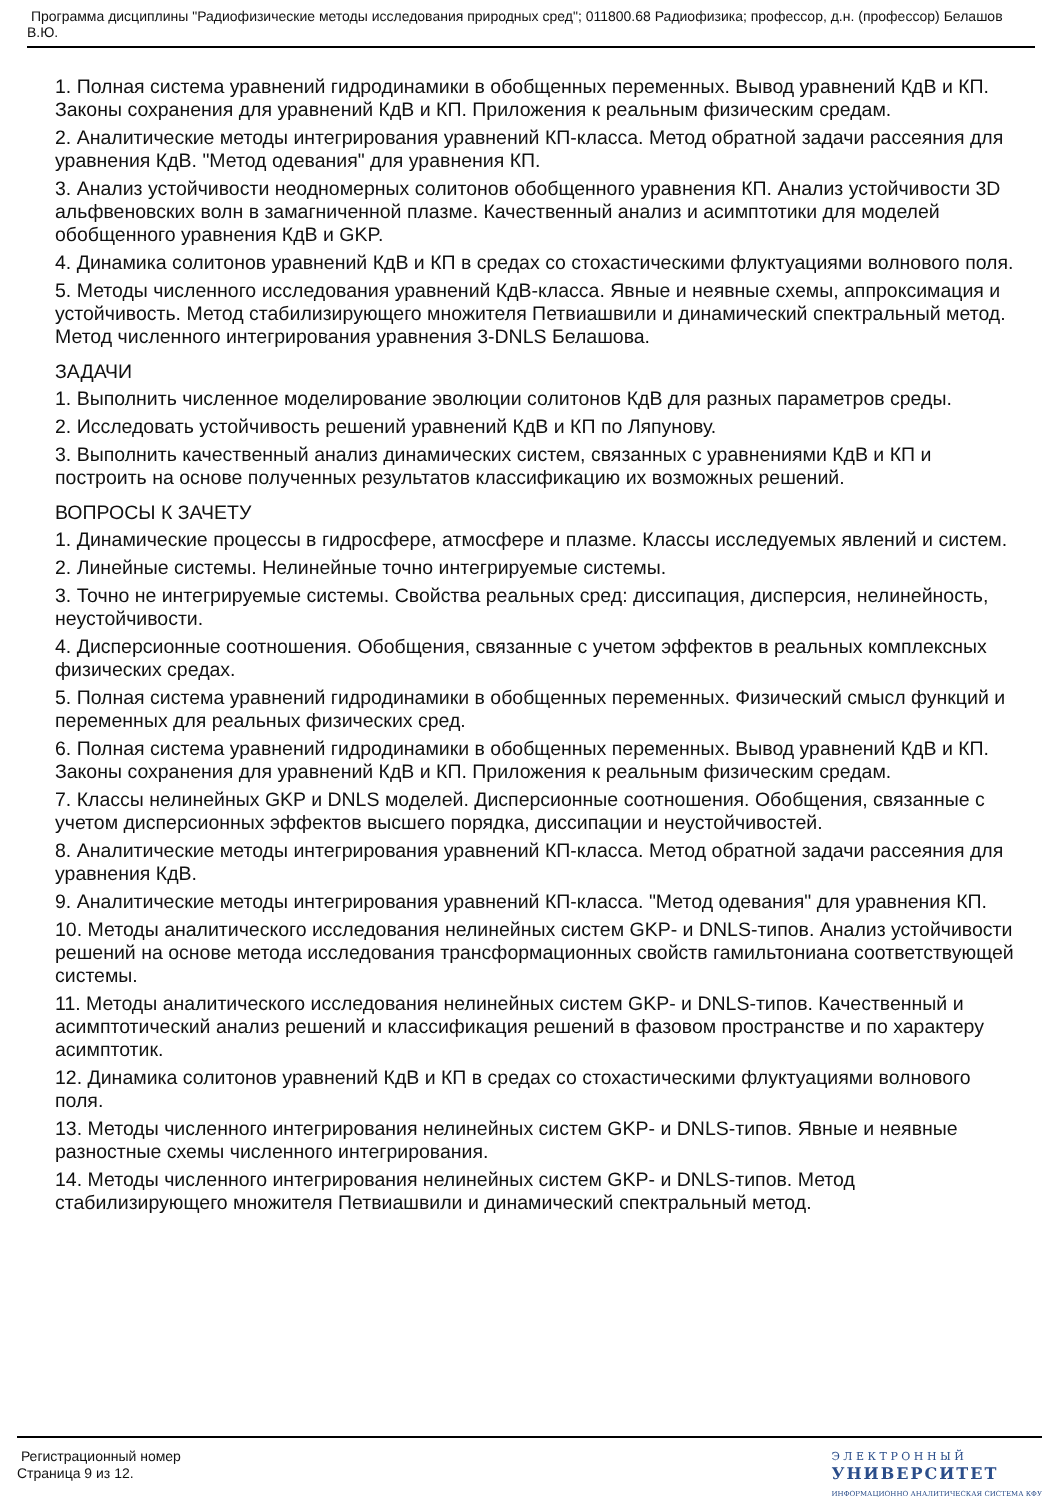Программа дисциплины "Радиофизические методы исследования природных сред"; 011800.68 Радиофизика; профессор, д.н. (профессор) Белашов В.Ю.
1. Полная система уравнений гидродинамики в обобщенных переменных. Вывод уравнений КдВ и КП. Законы сохранения для уравнений КдВ и КП. Приложения к реальным физическим средам.
2. Аналитические методы интегрирования уравнений КП-класса. Метод обратной задачи рассеяния для уравнения КдВ. "Метод одевания" для уравнения КП.
3. Анализ устойчивости неодномерных солитонов обобщенного уравнения КП. Анализ устойчивости 3D альфвеновских волн в замагниченной плазме. Качественный анализ и асимптотики для моделей обобщенного уравнения КдВ и GKP.
4. Динамика солитонов уравнений КдВ и КП в средах со стохастическими флуктуациями волнового поля.
5. Методы численного исследования уравнений КдВ-класса. Явные и неявные схемы, аппроксимация и устойчивость. Метод стабилизирующего множителя Петвиашвили и динамический спектральный метод. Метод численного интегрирования уравнения 3-DNLS Белашова.
ЗАДАЧИ
1. Выполнить численное моделирование эволюции солитонов КдВ для разных параметров среды.
2. Исследовать устойчивость решений уравнений КдВ и КП по Ляпунову.
3. Выполнить качественный анализ динамических систем, связанных с уравнениями КдВ и КП и построить на основе полученных результатов классификацию их возможных решений.
ВОПРОСЫ К ЗАЧЕТУ
1. Динамические процессы в гидросфере, атмосфере и плазме. Классы исследуемых явлений и систем.
2. Линейные системы. Нелинейные точно интегрируемые системы.
3. Точно не интегрируемые системы. Свойства реальных сред: диссипация, дисперсия, нелинейность, неустойчивости.
4. Дисперсионные соотношения. Обобщения, связанные с учетом эффектов в реальных комплексных физических средах.
5. Полная система уравнений гидродинамики в обобщенных переменных. Физический смысл функций и переменных для реальных физических сред.
6. Полная система уравнений гидродинамики в обобщенных переменных. Вывод уравнений КдВ и КП. Законы сохранения для уравнений КдВ и КП. Приложения к реальным физическим средам.
7. Классы нелинейных GKP и DNLS моделей. Дисперсионные соотношения. Обобщения, связанные с учетом дисперсионных эффектов высшего порядка, диссипации и неустойчивостей.
8. Аналитические методы интегрирования уравнений КП-класса. Метод обратной задачи рассеяния для уравнения КдВ.
9. Аналитические методы интегрирования уравнений КП-класса. "Метод одевания" для уравнения КП.
10. Методы аналитического исследования нелинейных систем GKP- и DNLS-типов. Анализ устойчивости решений на основе метода исследования трансформационных свойств гамильтониана соответствующей системы.
11. Методы аналитического исследования нелинейных систем GKP- и DNLS-типов. Качественный и асимптотический анализ решений и классификация решений в фазовом пространстве и по характеру асимптотик.
12. Динамика солитонов уравнений КдВ и КП в средах со стохастическими флуктуациями волнового поля.
13. Методы численного интегрирования нелинейных систем GKP- и DNLS-типов. Явные и неявные разностные схемы численного интегрирования.
14. Методы численного интегрирования нелинейных систем GKP- и DNLS-типов. Метод стабилизирующего множителя Петвиашвили и динамический спектральный метод.
Регистрационный номер
Страница 9 из 12.
Э Л Е К Т Р О Н Н Ы Й
УНИВЕРСИТЕТ
ИНФОРМАЦИОННО АНАЛИТИЧЕСКАЯ СИСТЕМА КФУ